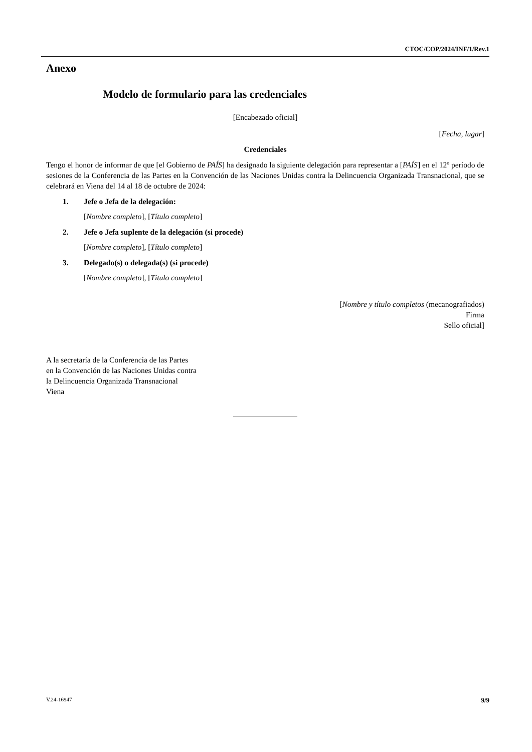CTOC/COP/2024/INF/1/Rev.1
Anexo
Modelo de formulario para las credenciales
[Encabezado oficial]
[Fecha, lugar]
Credenciales
Tengo el honor de informar de que [el Gobierno de PAÍS] ha designado la siguiente delegación para representar a [PAÍS] en el 12º período de sesiones de la Conferencia de las Partes en la Convención de las Naciones Unidas contra la Delincuencia Organizada Transnacional, que se celebrará en Viena del 14 al 18 de octubre de 2024:
1. Jefe o Jefa de la delegación:
[Nombre completo], [Título completo]
2. Jefe o Jefa suplente de la delegación (si procede)
[Nombre completo], [Título completo]
3. Delegado(s) o delegada(s) (si procede)
[Nombre completo], [Título completo]
[Nombre y título completos (mecanografiados)
Firma
Sello oficial]
A la secretaría de la Conferencia de las Partes
en la Convención de las Naciones Unidas contra
la Delincuencia Organizada Transnacional
Viena
V.24-16947 9/9